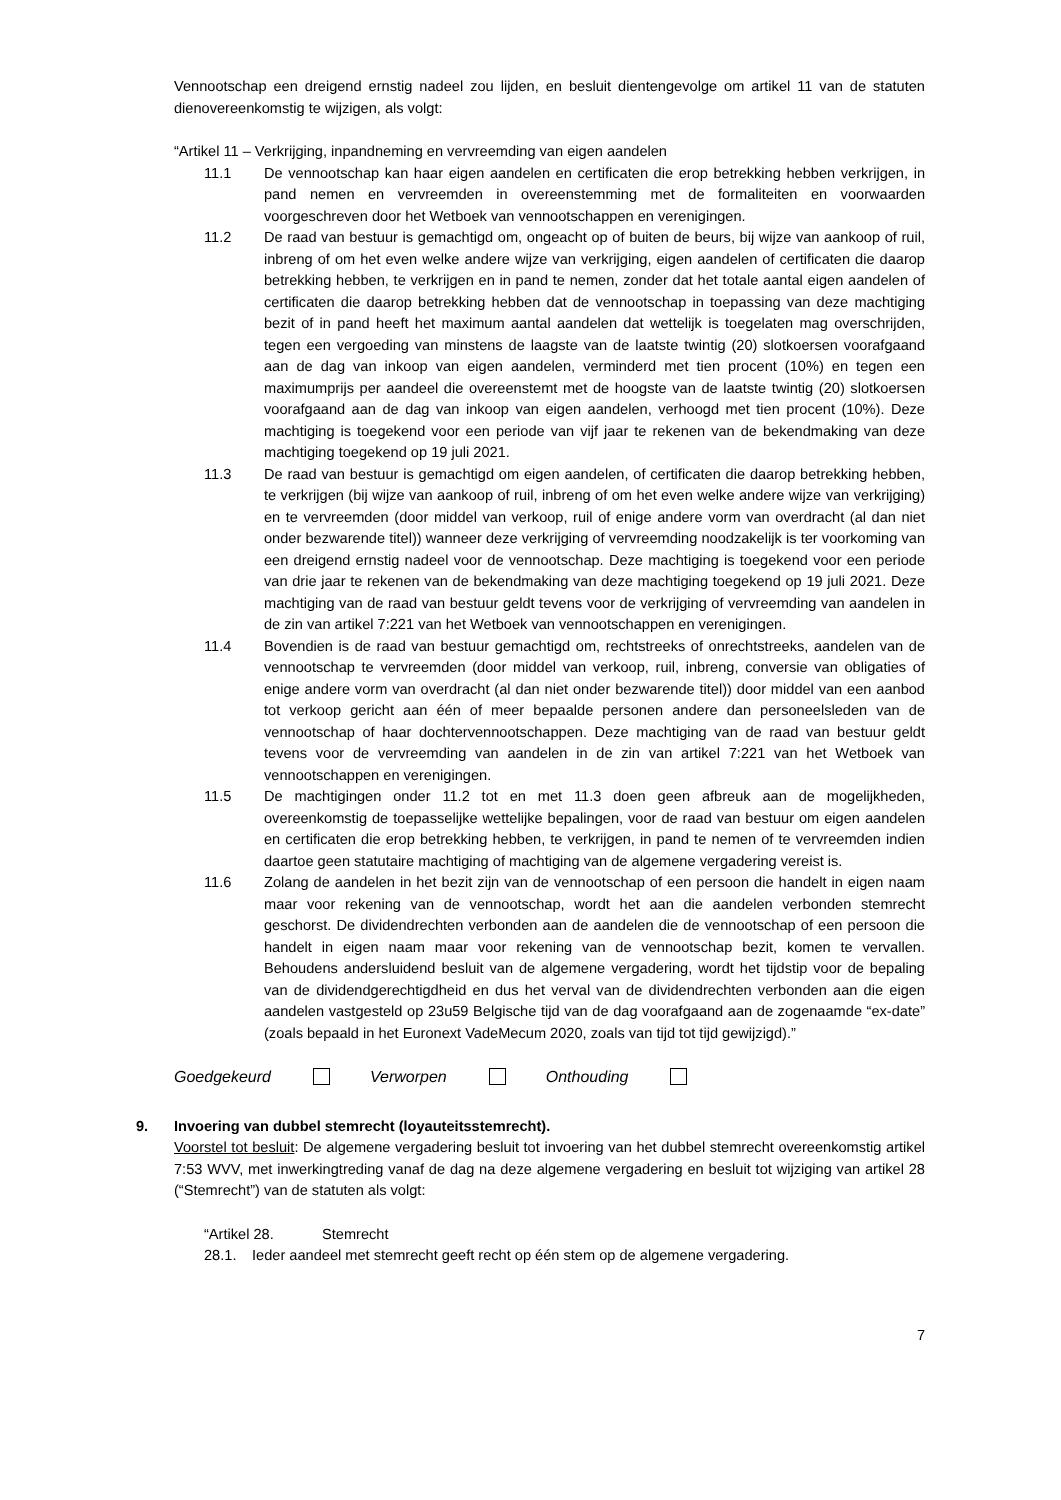Vennootschap een dreigend ernstig nadeel zou lijden, en besluit dientengevolge om artikel 11 van de statuten dienovereenkomstig te wijzigen, als volgt:
“Artikel 11 – Verkrijging, inpandneming en vervreemding van eigen aandelen
11.1 De vennootschap kan haar eigen aandelen en certificaten die erop betrekking hebben verkrijgen, in pand nemen en vervreemden in overeenstemming met de formaliteiten en voorwaarden voorgeschreven door het Wetboek van vennootschappen en verenigingen.
11.2 De raad van bestuur is gemachtigd om, ongeacht op of buiten de beurs, bij wijze van aankoop of ruil, inbreng of om het even welke andere wijze van verkrijging, eigen aandelen of certificaten die daarop betrekking hebben, te verkrijgen en in pand te nemen, zonder dat het totale aantal eigen aandelen of certificaten die daarop betrekking hebben dat de vennootschap in toepassing van deze machtiging bezit of in pand heeft het maximum aantal aandelen dat wettelijk is toegelaten mag overschrijden, tegen een vergoeding van minstens de laagste van de laatste twintig (20) slotkoersen voorafgaand aan de dag van inkoop van eigen aandelen, verminderd met tien procent (10%) en tegen een maximumprijs per aandeel die overeenstemt met de hoogste van de laatste twintig (20) slotkoersen voorafgaand aan de dag van inkoop van eigen aandelen, verhoogd met tien procent (10%). Deze machtiging is toegekend voor een periode van vijf jaar te rekenen van de bekendmaking van deze machtiging toegekend op 19 juli 2021.
11.3 De raad van bestuur is gemachtigd om eigen aandelen, of certificaten die daarop betrekking hebben, te verkrijgen (bij wijze van aankoop of ruil, inbreng of om het even welke andere wijze van verkrijging) en te vervreemden (door middel van verkoop, ruil of enige andere vorm van overdracht (al dan niet onder bezwarende titel)) wanneer deze verkrijging of vervreemding noodzakelijk is ter voorkoming van een dreigend ernstig nadeel voor de vennootschap. Deze machtiging is toegekend voor een periode van drie jaar te rekenen van de bekendmaking van deze machtiging toegekend op 19 juli 2021. Deze machtiging van de raad van bestuur geldt tevens voor de verkrijging of vervreemding van aandelen in de zin van artikel 7:221 van het Wetboek van vennootschappen en verenigingen.
11.4 Bovendien is de raad van bestuur gemachtigd om, rechtstreeks of onrechtstreeks, aandelen van de vennootschap te vervreemden (door middel van verkoop, ruil, inbreng, conversie van obligaties of enige andere vorm van overdracht (al dan niet onder bezwarende titel)) door middel van een aanbod tot verkoop gericht aan één of meer bepaalde personen andere dan personeelsleden van de vennootschap of haar dochtervennootschappen. Deze machtiging van de raad van bestuur geldt tevens voor de vervreemding van aandelen in de zin van artikel 7:221 van het Wetboek van vennootschappen en verenigingen.
11.5 De machtigingen onder 11.2 tot en met 11.3 doen geen afbreuk aan de mogelijkheden, overeenkomstig de toepasselijke wettelijke bepalingen, voor de raad van bestuur om eigen aandelen en certificaten die erop betrekking hebben, te verkrijgen, in pand te nemen of te vervreemden indien daartoe geen statutaire machtiging of machtiging van de algemene vergadering vereist is.
11.6 Zolang de aandelen in het bezit zijn van de vennootschap of een persoon die handelt in eigen naam maar voor rekening van de vennootschap, wordt het aan die aandelen verbonden stemrecht geschorst. De dividendrechten verbonden aan de aandelen die de vennootschap of een persoon die handelt in eigen naam maar voor rekening van de vennootschap bezit, komen te vervallen. Behoudens andersluidend besluit van de algemene vergadering, wordt het tijdstip voor de bepaling van de dividendgerechtigdheid en dus het verval van de dividendrechten verbonden aan die eigen aandelen vastgesteld op 23u59 Belgische tijd van de dag voorafgaand aan de zogenaamde “ex-date” (zoals bepaald in het Euronext VadeMecum 2020, zoals van tijd tot tijd gewijzigd).”
Goedgekeurd Verworpen Onthouding
9. Invoering van dubbel stemrecht (loyauteitsstemrecht).
Voorstel tot besluit: De algemene vergadering besluit tot invoering van het dubbel stemrecht overeenkomstig artikel 7:53 WVV, met inwerkingtreding vanaf de dag na deze algemene vergadering en besluit tot wijziging van artikel 28 (“Stemrecht”) van de statuten als volgt:
“Artikel 28. Stemrecht
28.1. Ieder aandeel met stemrecht geeft recht op één stem op de algemene vergadering.
7